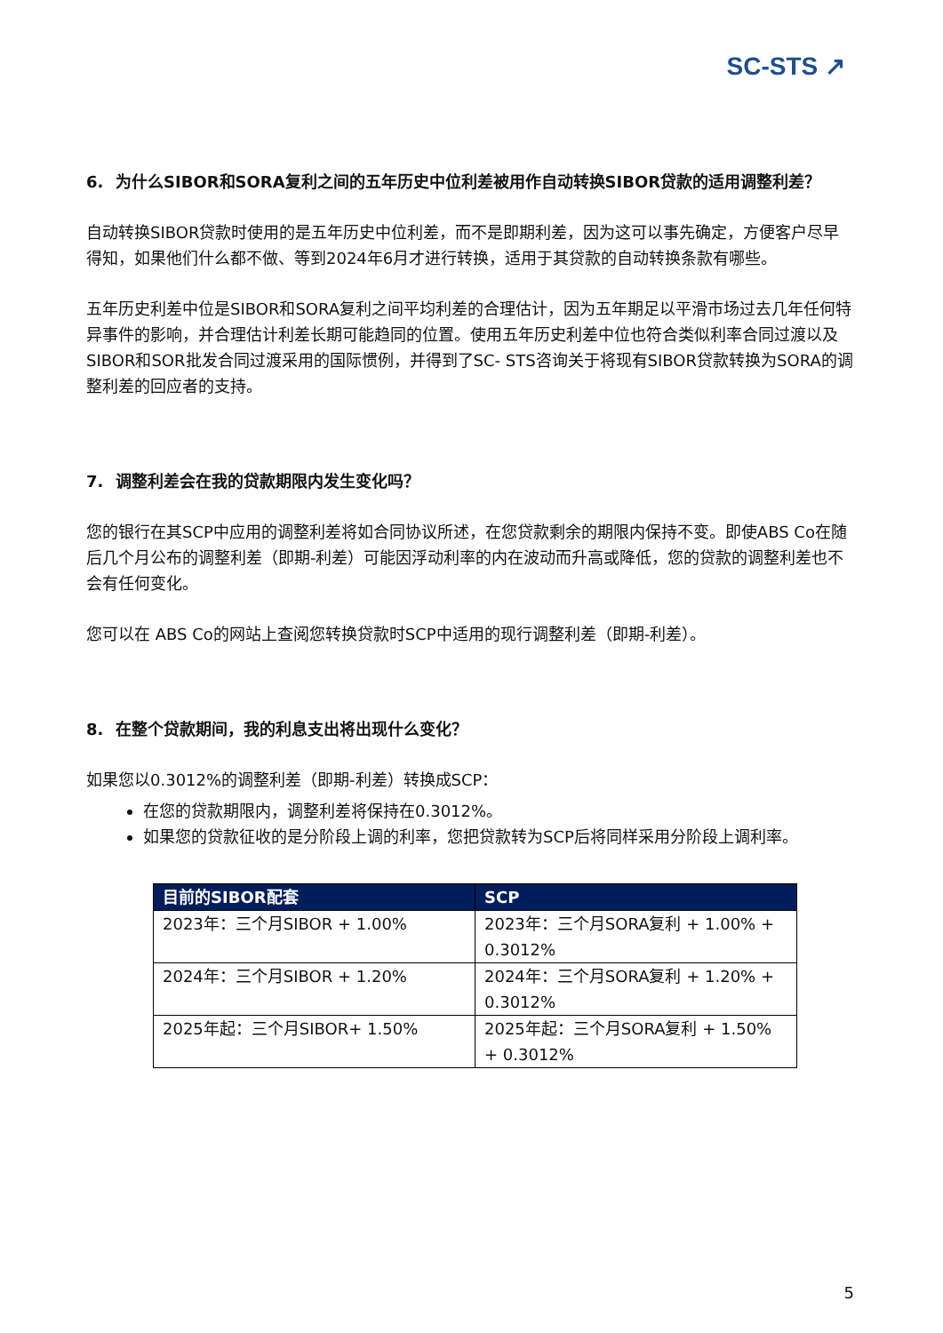SC-STS ↗
6. 为什么SIBOR和SORA复利之间的五年历史中位利差被用作自动转换SIBOR贷款的适用调整利差？
自动转换SIBOR贷款时使用的是五年历史中位利差，而不是即期利差，因为这可以事先确定，方便客户尽早得知，如果他们什么都不做、等到2024年6月才进行转换，适用于其贷款的自动转换条款有哪些。
五年历史利差中位是SIBOR和SORA复利之间平均利差的合理估计，因为五年期足以平滑市场过去几年任何特异事件的影响，并合理估计利差长期可能趋同的位置。使用五年历史利差中位也符合类似利率合同过渡以及SIBOR和SOR批发合同过渡采用的国际惯例，并得到了SC- STS咨询关于将现有SIBOR贷款转换为SORA的调整利差的回应者的支持。
7. 调整利差会在我的贷款期限内发生变化吗？
您的银行在其SCP中应用的调整利差将如合同协议所述，在您贷款剩余的期限内保持不变。即使ABS Co在随后几个月公布的调整利差（即期-利差）可能因浮动利率的内在波动而升高或降低，您的贷款的调整利差也不会有任何变化。
您可以在 ABS Co的网站上查阅您转换贷款时SCP中适用的现行调整利差（即期-利差）。
8. 在整个贷款期间，我的利息支出将出现什么变化？
如果您以0.3012%的调整利差（即期-利差）转换成SCP：
在您的贷款期限内，调整利差将保持在0.3012%。
如果您的贷款征收的是分阶段上调的利率，您把贷款转为SCP后将同样采用分阶段上调利率。
| 目前的SIBOR配套 | SCP |
| --- | --- |
| 2023年：三个月SIBOR + 1.00% | 2023年：三个月SORA复利 + 1.00% + 0.3012% |
| 2024年：三个月SIBOR + 1.20% | 2024年：三个月SORA复利 + 1.20% + 0.3012% |
| 2025年起：三个月SIBOR+ 1.50% | 2025年起：三个月SORA复利 + 1.50% + 0.3012% |
5